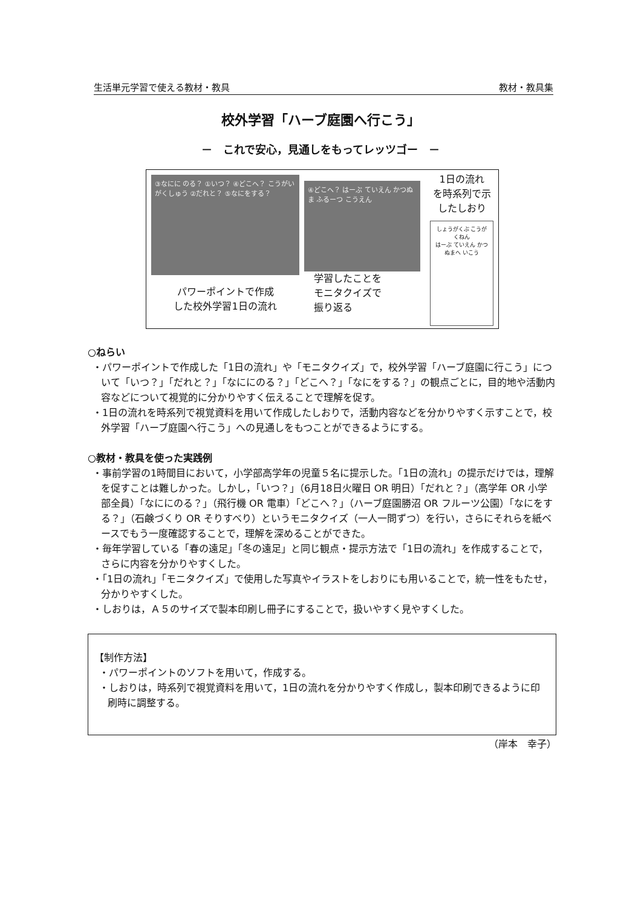生活単元学習で使える教材・教具 教材・教具集
校外学習「ハーブ庭園へ行こう」
－　これで安心，見通しをもってレッツゴー　－
③なにに のる？ ①いつ？ ④どこへ？ こうがい がくしゅう ②だれと？ ⑤なにをする？
パワーポイントで作成
した校外学習1日の流れ
④どこへ？ はーぶ ていえん かつぬま ふるーつ こうえん
学習したことを
モニタクイズで
振り返る
1日の流れ
を時系列で示
したしおり
しょうがくぶ こうがくねん
はーぶ ていえん かつぬまへ いこう
○ねらい
・パワーポイントで作成した「1日の流れ」や「モニタクイズ」で，校外学習「ハーブ庭園に行こう」について「いつ？」「だれと？」「なににのる？」「どこへ？」「なにをする？」の観点ごとに，目的地や活動内容などについて視覚的に分かりやすく伝えることで理解を促す。
・1日の流れを時系列で視覚資料を用いて作成したしおりで，活動内容などを分かりやすく示すことで，校外学習「ハーブ庭園へ行こう」への見通しをもつことができるようにする。
○教材・教具を使った実践例
・事前学習の1時間目において，小学部高学年の児童５名に提示した。「1日の流れ」の提示だけでは，理解を促すことは難しかった。しかし，「いつ？」（6月18日火曜日 OR 明日）「だれと？」（高学年 OR 小学部全員）「なににのる？」（飛行機 OR 電車）「どこへ？」（ハーブ庭園勝沼 OR フルーツ公園）「なにをする？」（石鹸づくり OR そりすべり）というモニタクイズ（一人一問ずつ）を行い，さらにそれらを紙ベースでもう一度確認することで，理解を深めることができた。
・毎年学習している「春の遠足」「冬の遠足」と同じ観点・提示方法で「1日の流れ」を作成することで，さらに内容を分かりやすくした。
・「1日の流れ」「モニタクイズ」で使用した写真やイラストをしおりにも用いることで，統一性をもたせ，分かりやすくした。
・しおりは，Ａ５のサイズで製本印刷し冊子にすることで，扱いやすく見やすくした。
【制作方法】
・パワーポイントのソフトを用いて，作成する。
・しおりは，時系列で視覚資料を用いて，1日の流れを分かりやすく作成し，製本印刷できるように印刷時に調整する。
（岸本　幸子）